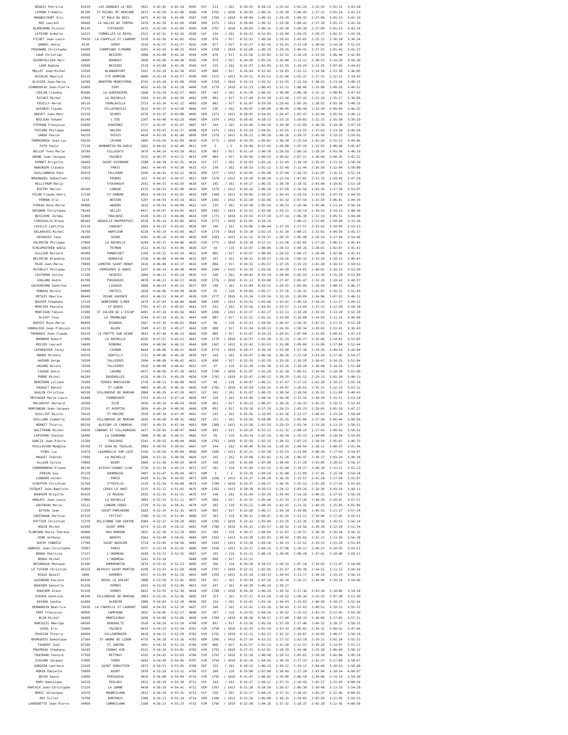| BOUGIS Patricia | 91410 | LES GRANGES LE ROI | 2822 | 4:42:45 | 4:41:14 | 4585 | V1F | 233 | / 262 | 0:30:35 | 0:58:22 | 1:25:42 | 2:01:26 | 2:25:55 | 3:02:21 | 3:43:30 |
| LEPRON Frédéric | 85700 | ST MICHEL MT MERCURE | 5473 | 4:42:50 | 4:41:08 | 4586 | V1M | 1765 | / 1810 | 0:30:03 | 1:00:31 | 1:29:39 | 2:04:43 | 2:27:11 | 3:01:24 | 3:42:23 |
| BRANDICOURT Eric | 85590 | ST MALO DU BOIS | 5475 | 4:42:50 | 4:41:09 | 4587 | V1M | 1766 | / 1810 | 0:30:04 | 1:00:32 | 1:29:39 | 2:04:32 | 2:27:06 | 3:01:23 | 3:42:19 |
| ROY Laurent | 49660 | LA VALLEE DE TORFOU | 5476 | 4:42:50 | 4:41:09 | 4588 | SEM | 1371 | / 1413 | 0:30:04 | 1:00:32 | 1:29:38 | 2:04:42 | 2:27:10 | 3:01:23 | 3:42:16 |
| BLANCHARD Olivier | 85130 | TIFFAUGES | 5474 | 4:42:50 | 4:41:09 | 4589 | V1M | 1767 | / 1810 | 0:30:03 | 1:00:31 | 1:29:38 | 2:04:38 | 2:27:09 | 3:01:23 | 3:42:14 |
| LEFEVRE Armelle | 14123 | CORMELLES LE ROYAL | 2521 | 4:42:52 | 4:42:16 | 4590 | V1F | 234 | / 262 | 0:26:32 | 0:52:03 | 1:19:04 | 1:54:25 | 2:20:17 | 3:02:37 | 3:43:56 |
| FICHET Jean-Louis | 79430 | LA CHAPELLE ST LAURENT | 3376 | 4:42:56 | 4:41:02 | 4591 | V2M | 876 | / 917 | 0:32:52 | 1:00:56 | 1:29:01 | 2:03:05 | 2:25:13 | 2:56:28 | 3:36:34 |
| GABREL Annie | 8130 | SEMUY | 3519 | 4:42:57 | 4:41:37 | 4592 | V2M | 877 | / 917 | 0:32:27 | 1:02:45 | 1:33:41 | 2:13:10 | 2:38:42 | 3:14:28 | 3:51:55 |
| POUGNARD Christophe | 94500 | CHAMPIGNY S/MARNE | 4201 | 4:42:59 | 4:40:25 | 4593 | V1M | 1768 | / 1810 | 0:32:00 | 1:00:29 | 1:29:15 | 2:04:41 | 2:27:55 | 3:01:42 | 3:41:23 |
| LAUR Christian | 34500 | BEZIERS | 3006 | 4:43:08 | 4:42:28 | 4594 | V2M | 878 | / 917 | 0:31:56 | 1:02:05 | 1:32:55 | 2:10:29 | 2:33:59 | 3:06:44 | 3:42:05 |
| GUINEFOLLEAU Marc | 18000 | BOURGES | 3450 | 4:43:08 | 4:40:48 | 4595 | V2M | 879 | / 917 | 0:34:50 | 1:05:29 | 1:35:48 | 2:13:12 | 2:38:53 | 3:14:20 | 3:50:30 |
| LAUR Nadine | 34500 | BEZIERS | 2519 | 4:43:08 | 4:42:28 | 4596 | V1F | 235 | / 262 | 0:31:57 | 1:02:05 | 1:32:55 | 2:10:29 | 2:33:59 | 3:07:42 | 3:44:42 |
| MOLLOT Jean-Michel | 33290 | BLANQUEFORT | 3352 | 4:43:10 | 4:42:38 | 4597 | V2M | 880 | / 917 | 0:26:54 | 0:52:42 | 1:19:03 | 1:52:11 | 2:14:58 | 2:51:30 | 3:36:05 |
| NICOLAS Maurice | 85210 | STE HERMINE | 4689 | 4:43:18 | 4:41:57 | 4598 | SEM | 1372 | / 1413 | 0:29:11 | 0:55:51 | 1:22:46 | 1:55:37 | 2:17:31 | 2:52:11 | 3:34:43 |
| OLIVIER Jean-Marie | 24700 | MONTPON MENESTEROL | 4742 | 4:43:18 | 4:41:00 | 4599 | V1M | 1769 | / 1810 | 0:33:13 | 1:03:32 | 1:33:55 | 2:12:54 | 2:38:53 | 3:13:56 | 3:48:15 |
| VINNOUVEAU Jean-Pierre | 91000 | EVRY | 4625 | 4:43:18 | 4:41:18 | 4600 | V1M | 1770 | / 1810 | 0:32:13 | 1:00:43 | 1:31:31 | 2:08:06 | 2:33:06 | 3:09:59 | 3:46:52 |
| COULON Claudie | 85600 | LA GUERINIERE | 2668 | 4:43:19 | 4:42:27 | 4601 | SEF | 143 | / 161 | 0:31:20 | 1:00:42 | 1:30:09 | 2:06:30 | 2:31:11 | 3:08:01 | 3:47:43 |
| RICHEZ Michel | 17000 | LA ROCHELLE | 3354 | 4:43:20 | 4:42:50 | 4602 | V2M | 881 | / 917 | 0:27:48 | 0:55:30 | 1:22:56 | 1:57:42 | 2:21:19 | 2:55:17 | 3:36:00 |
| FEUILLY Hervé | 50110 | TOURLAVILLE | 3723 | 4:43:34 | 4:42:12 | 4603 | V2M | 882 | / 917 | 0:31:07 | 0:59:59 | 1:29:45 | 2:05:26 | 2:28:55 | 3:03:38 | 3:40:15 |
| GUIONIE Claude | 77270 | VILLEPARISIS | 2615 | 4:43:37 | 4:42:58 | 4604 | V1F | 236 | / 262 | 0:30:07 | 1:00:06 | 1:30:09 | 2:08:49 | 2:33:30 | 3:09:44 | 3:46:32 |
| DREVET Jean-Marc | 92310 | SEVRES | 4276 | 4:43:37 | 4:43:08 | 4605 | SEM | 1373 | / 1413 | 0:28:05 | 0:54:41 | 1:24:07 | 2:02:47 | 2:29:44 | 3:05:54 | 3:46:12 |
| BOILEAU Yohann | 85140 | L'OIE | 2287 | 4:43:40 | 4:42:29 | 4606 | SEM | 1374 | / 1413 | 0:30:42 | 0:58:13 | 1:25:15 | 1:59:03 | 2:21:31 | 2:55:38 | 3:39:29 |
| STEPHAN Françoise | 92600 | ASNIERES | 2717 | 4:43:47 | 4:41:47 | 4607 | SEF | 144 | / 161 | 0:33:49 | 1:04:16 | 1:34:38 | 2:12:09 | 2:36:18 | 3:10:30 | 3:47:19 |
| TRICARD Philippe | 64480 | HALSOU | 4191 | 4:43:47 | 4:41:37 | 4608 | SEM | 1375 | / 1413 | 0:33:24 | 1:04:01 | 1:35:01 | 2:13:25 | 2:37:43 | 3:13:18 | 3:49:58 |
| SARDA Pascal | 94320 | THIAIS | 4420 | 4:43:58 | 4:41:48 | 4609 | SEM | 1376 | / 1413 | 0:36:21 | 1:08:28 | 1:40:26 | 2:20:37 | 2:45:56 | 3:19:23 | 3:54:01 |
| TORREGROSA Jean-Luc | 94230 | CACHAN | 1895 | 4:43:59 | 4:42:09 | 4610 | V1M | 1771 | / 1810 | 0:33:29 | 1:05:02 | 1:36:34 | 2:15:54 | 2:41:26 | 3:15:22 | 3:49:46 |
| FUTO Paule | 77230 | DAMMARTIN EN GOELE | 2661 | 4:44:01 | 4:42:48 | 4611 | V3F | 5 | / 5 | 0:29:06 | 0:57:45 | 1:28:08 | 2:07:20 | 2:32:05 | 3:08:40 | 3:45:47 |
| BELLOT Yves-Marie | 16700 | VILLEGATS | 3479 | 4:44:14 | 4:43:28 | 4612 | V2M | 883 | / 917 | 0:31:14 | 1:00:39 | 1:29:59 | 2:06:33 | 2:29:29 | 3:03:38 | 3:46:19 |
| GRAND Jean-Jacques | 33400 | TALENCE | 3531 | 4:44:37 | 4:43:12 | 4613 | V2M | 884 | / 917 | 0:30:56 | 1:00:53 | 1:30:42 | 2:07:11 | 2:30:40 | 3:04:35 | 3:42:22 |
| PERRET Brigitte | 56460 | SAINT GUYOMARD | 2580 | 4:44:38 | 4:42:35 | 4614 | V1F | 237 | / 262 | 0:32:03 | 1:01:16 | 1:31:45 | 2:10:10 | 2:35:47 | 3:11:32 | 3:50:34 |
| NUNINGER Claudie | 75020 | PARIS | 2642 | 4:44:43 | 4:43:30 | 4615 | V1F | 238 | / 262 | 0:30:53 | 1:01:12 | 1:32:40 | 2:11:44 | 2:36:59 | 3:12:44 | 3:50:00 |
| GUILLONNEAU Paul | 85670 | FALLERON | 5245 | 4:44:43 | 4:42:22 | 4616 | SEM | 1377 | / 1413 | 0:34:05 | 1:05:40 | 1:37:04 | 2:16:33 | 2:41:07 | 3:16:12 | 3:51:24 |
| BRAUNAGEL Sébastien | 17450 | FOURAS | 811 | 4:44:47 | 4:44:37 | 4617 | SEM | 1378 | / 1413 | 0:24:16 | 0:48:10 | 1:12:54 | 1:47:02 | 2:12:35 | 2:59:45 | 3:47:20 |
| HELLSTROM Maria | | STOCKHOLM | 2931 | 4:44:53 | 4:42:59 | 4618 | SEF | 145 | / 161 | 0:34:27 | 1:06:31 | 1:38:39 | 2:18:31 | 2:43:48 | 3:18:01 | 3:53:18 |
| BIETRY Marcel | 49160 | LONGUE | 4175 | 4:44:53 | 4:42:40 | 4619 | SEM | 1379 | / 1413 | 0:34:16 | 1:06:20 | 1:37:59 | 2:16:56 | 2:43:35 | 3:17:38 | 3:53:07 |
| PILON Claude-Henri | 17138 | ST XANDRE | 4825 | 4:44:53 | 4:42:52 | 4620 | SEM | 1380 | / 1413 | 0:34:05 | 1:04:33 | 1:34:43 | 2:10:55 | 2:33:58 | 3:07:59 | 3:44:55 |
| FERRAN Eric | 3210 | BESSON | 5207 | 4:44:59 | 4:43:19 | 4621 | SEM | 1381 | / 1413 | 0:32:28 | 1:02:06 | 1:31:32 | 2:07:54 | 2:31:54 | 3:06:01 | 3:44:39 |
| PINEAU Anne-Marie | 49000 | ANGERS | 2632 | 4:45:01 | 4:44:00 | 4622 | V1F | 239 | / 262 | 0:33:30 | 1:05:59 | 1:38:53 | 2:19:46 | 2:45:48 | 3:21:24 | 3:56:16 |
| GRIGNON Christophe | 78140 | VELIZY | 4417 | 4:45:07 | 4:43:05 | 4623 | SEM | 1382 | / 1413 | 0:33:52 | 1:02:46 | 1:33:21 | 2:16:14 | 2:39:53 | 3:14:23 | 3:48:36 |
| BESSIERE Jérôme | 31400 | TOULOUSE | 4320 | 4:45:13 | 4:44:00 | 4624 | V1M | 1772 | / 1810 | 0:29:53 | 0:57:59 | 1:27:14 | 2:06:39 | 2:31:19 | 3:05:51 | 3:44:40 |
| SINIGAGLIA Bruno | 86340 | NOUAILLE MAUPERTUIS | 4530 | 4:45:14 | 4:43:06 | 4625 | V1M | 1773 | / 1810 | 0:31:01 | 0:59:25 | | 2:00:22 | 2:22:45 | 2:54:49 | 3:31:36 |
| LAVILLE Laetitia | 63118 | CABAZAT | 2683 | 4:45:23 | 4:43:42 | 4626 | SEF | 146 | / 161 | 0:35:06 | 1:06:44 | 1:37:59 | 2:17:57 | 2:43:42 | 3:18:04 | 3:53:23 |
| DELAHAYES Michel | 76700 | HARFLEUR | 4228 | 4:45:24 | 4:43:09 | 4627 | V1M | 1774 | / 1810 | 0:33:18 | 1:02:19 | 1:31:10 | 2:08:21 | 2:32:01 | 3:04:59 | 3:45:17 |
| DESHAIES Yann | 49500 | SEGRE | 4381 | 4:45:26 | 4:43:49 | 4628 | SEM | 1383 | / 1413 | 0:31:21 | 0:59:37 | 1:28:15 | 2:05:48 | 2:29:54 | 3:17:44 | 3:54:46 |
| VALENTIN Philippe | 17000 | LA ROCHELLE | 4244 | 4:45:37 | 4:44:06 | 4629 | V1M | 1775 | / 1810 | 0:29:18 | 0:57:12 | 1:25:30 | 2:02:05 | 2:27:26 | 3:06:21 | 3:45:43 |
| SCHLUPKOTHEN Adèle | 34820 | TEYRAN | 2512 | 4:45:52 | 4:43:49 | 4630 | V2F | 94 | / 110 | 0:32:07 | 1:00:09 | 1:28:53 | 2:04:26 | 2:28:41 | 3:02:07 | 3:41:41 |
| GILLIER Bernard | 44380 | PORNICHET | 1359 | 4:45:52 | 4:43:39 | 4631 | V2M | 885 | / 917 | 0:32:07 | 1:00:09 | 1:28:52 | 2:04:27 | 2:28:40 | 3:02:06 | 3:41:41 |
| BELPECHE Blandine | 91530 | SERMAISE | 2728 | 4:46:00 | 4:44:49 | 4632 | SEF | 147 | / 161 | 0:30:21 | 0:58:57 | 1:28:26 | 2:05:32 | 2:33:24 | 3:10:22 | 3:49:47 |
| PAIN Jean-Marie | 79800 | LAMOTHE SAINT HERAY | 3416 | 4:46:04 | 4:43:37 | 4633 | V2M | 886 | / 917 | 0:34:32 | 1:05:57 | 1:37:35 | 2:15:23 | 2:41:28 | 3:16:53 | 3:50:53 |
| MICHELET Philippe | 17170 | FERRIERES D'AUNIS | 5197 | 4:46:14 | 4:44:38 | 4634 | SEM | 1384 | / 1413 | 0:33:19 | 1:03:56 | 1:34:29 | 2:14:01 | 2:40:42 | 3:16:23 | 3:53:50 |
| COUTURON Sylvie | 17100 | SAINTES | 2804 | 4:46:21 | 4:45:24 | 4635 | V1F | 240 | / 262 | 0:30:42 | 0:59:24 | 1:28:09 | 2:05:59 | 2:33:10 | 3:15:20 | 3:53:09 |
| SOULARD André | 85700 | POUZAUGES | 4870 | 4:46:21 | 4:44:22 | 4636 | V1M | 1776 | / 1810 | 0:31:13 | 0:59:08 | 1:27:47 | 2:05:47 | 2:32:19 | 3:10:42 | 3:48:57 |
| GACHINIARD Sandrine | 24460 | LIGUEUX | 2689 | 4:46:43 | 4:45:22 | 4637 | SEF | 148 | / 161 | 0:31:04 | 0:59:51 | 1:28:55 | 2:05:06 | 2:28:58 | 3:08:12 | 3:46:27 |
| MOREAU Nicole | 94000 | CRETEIL | 2650 | 4:46:46 | 4:44:38 | 4638 | V2F | 95 | / 110 | 0:34:04 | 1:05:27 | 1:37:26 | 2:16:31 | 2:41:07 | 3:16:32 | 3:51:49 |
| METAIS Maurice | 86440 | MIGNE AUXENCE | 4913 | 4:46:51 | 4:44:47 | 4639 | V1M | 1777 | / 1810 | 0:33:34 | 1:03:54 | 1:33:19 | 2:10:09 | 2:34:06 | 3:07:55 | 3:46:31 |
| BOUYER Stéphane | 17139 | DOMPIERRE S/MER | 2479 | 4:47:03 | 4:44:40 | 4640 | SEM | 1385 | / 1413 | 0:33:52 | 1:02:46 | 1:32:41 | 2:09:19 | 2:34:25 | 3:12:27 | 3:49:22 |
| MERCIER Pascale | 93200 | ST DENIS | 2701 | 4:47:21 | 4:45:01 | 4641 | V1F | 241 | / 262 | 0:33:56 | 1:03:41 | 1:33:57 | 2:13:09 | 2:37:31 | 3:12:50 | 3:50:10 |
| MONTJAUD Fabien | 17400 | ST JULIEN DE L'ESCAP | 4401 | 4:47:28 | 4:45:56 | 4642 | SEM | 1386 | / 1413 | 0:32:57 | 1:02:27 | 1:32:11 | 2:10:28 | 2:35:33 | 3:13:28 | 3:52:20 |
| OLIVET Yves | 17390 | LA TREMBLADE | 3744 | 4:47:29 | 4:45:31 | 4643 | V2M | 887 | / 917 | 0:32:21 | 1:02:15 | 1:33:09 | 2:10:08 | 2:34:03 | 3:11:16 | 3:49:46 |
| DUPUIS Rose-Marie | 86800 | BIGNOUX | 2667 | 4:47:35 | 4:46:02 | 4644 | V2F | 96 | / 110 | 0:33:23 | 1:04:56 | 1:36:47 | 2:16:35 | 2:42:21 | 3:17:31 | 3:52:38 |
| VANHALEUX Jean-François | 44130 | BLAIN | 3340 | 4:47:35 | 4:45:27 | 4645 | V2M | 888 | / 917 | 0:31:34 | 0:58:12 | 1:24:59 | 1:58:34 | 2:20:43 | 2:51:41 | 3:36:43 |
| THENANCE Jean-Claude | 95530 | LE FRETTE SUR SEINE | 3833 | 4:47:40 | 4:46:13 | 4646 | V2M | 889 | / 917 | 0:31:07 | 0:59:33 | 1:29:01 | 2:07:04 | 2:32:05 | 3:08:41 | 3:47:23 |
| BRONNER Robert | 17000 | LA ROCHELLE | 4595 | 4:47:57 | 4:45:51 | 4647 | V1M | 1778 | / 1810 | 0:32:57 | 1:02:30 | 1:32:33 | 2:10:27 | 2:35:46 | 3:14:01 | 3:52:05 |
| ROSIER Laurent | 24600 | RIBERAC | 4394 | 4:48:04 | 4:46:12 | 4648 | SEM | 1387 | / 1413 | 0:32:42 | 1:02:03 | 1:31:08 | 2:09:06 | 2:33:09 | 3:17:04 | 3:52:44 |
| LEPARQUIER Jacky | 14610 | CAIRON | 4444 | 4:48:06 | 4:46:51 | 4649 | V1M | 1779 | / 1810 | 0:28:37 | 0:56:24 | 1:23:56 | 1:57:36 | 2:19:36 | 2:49:59 | 3:26:04 |
| MENOU Michèle | 94250 | GENTILLY | 2721 | 4:48:06 | 4:46:28 | 4650 | SEF | 149 | / 161 | 0:34:47 | 1:06:36 | 1:38:34 | 2:17:58 | 2:43:24 | 3:17:45 | 3:54:27 |
| HAZARD Serge | 74290 | TALLOIRES | 2994 | 4:48:08 | 4:46:42 | 4651 | V2M | 890 | / 917 | 0:32:39 | 1:02:29 | 1:33:26 | 2:10:20 | 2:38:47 | 3:14:29 | 3:51:04 |
| HAZARD Nicole | 74290 | TALLOIRES | 2626 | 4:48:08 | 4:46:42 | 4652 | V2F | 97 | / 110 | 0:32:39 | 1:02:30 | 1:33:26 | 2:10:20 | 2:38:48 | 3:14:29 | 3:51:04 |
| CAZADE Denis | 17140 | LAGORD | 4972 | 4:48:09 | 4:47:28 | 4653 | V1M | 1780 | / 1810 | 0:31:07 | 1:01:20 | 1:32:18 | 2:09:51 | 2:34:44 | 3:10:30 | 3:51:00 |
| PERRE Michel | 86180 | BUXEROLLES | 4126 | 4:48:15 | 4:45:59 | 4654 | V1M | 1781 | / 1810 | 0:32:47 | 1:00:52 | 1:30:29 | 2:05:52 | 2:29:13 | 3:01:39 | 3:40:13 |
| MERCERON Liliane | 79300 | TERVES BRESSUIRE | 2710 | 4:48:21 | 4:46:08 | 4655 | V2F | 98 | / 110 | 0:34:07 | 1:06:22 | 1:37:47 | 2:17:22 | 2:42:28 | 3:18:22 | 3:55:28 |
| THUAULT Daniel | 41190 | ST LUBIN | 4403 | 4:48:25 | 4:46:16 | 4656 | V1M | 1782 | / 1810 | 0:33:54 | 1:03:31 | 1:34:07 | 2:10:51 | 2:35:31 | 3:12:13 | 3:53:12 |
| GAULIN Christine | 40190 | VILLENEUVE DE MARSAN | 2860 | 4:48:26 | 4:47:20 | 4657 | V1F | 242 | / 262 | 0:31:07 | 1:00:29 | 1:30:54 | 2:10:50 | 2:35:52 | 3:11:09 | 3:48:41 |
| MESSAGER Marie-Laure | 92400 | COURBEVOIE | 2753 | 4:49:13 | 4:47:14 | 4658 | SEF | 150 | / 161 | 0:33:49 | 1:04:16 | 1:34:38 | 2:12:31 | 2:38:20 | 3:15:51 | 3:53:20 |
| MALGOUYAT Bernard | 16500 | ESSE | 3436 | 4:49:14 | 4:46:54 | 4659 | V2M | 891 | / 917 | 0:35:23 | 1:06:47 | 1:38:16 | 2:16:33 | 2:41:31 | 3:16:11 | 3:52:45 |
| MONTANGON Jean-Jacques | 37550 | ST AVERTIN | 3656 | 4:49:24 | 4:48:50 | 4660 | V2M | 892 | / 917 | 0:29:18 | 0:57:19 | 1:26:23 | 2:03:23 | 2:28:01 | 3:05:10 | 3:47:27 |
| GUILLIOT Nicole | 79410 | ST MAXIRE | 2930 | 4:49:34 | 4:47:39 | 4661 | V1F | 243 | / 262 | 0:35:56 | 1:10:05 | 1:43:36 | 2:23:17 | 2:48:41 | 3:23:24 | 3:58:06 |
| GAILLARD Isabelle | 40190 | VILLENEUVE DE MARSAN | 2859 | 4:49:40 | 4:48:35 | 4662 | SEF | 151 | / 161 | 0:29:59 | 0:58:00 | 1:25:35 | 2:02:06 | 2:27:58 | 3:05:44 | 3:49:56 |
| BERNIT Thierry | 89230 | BLEIGNY LE CARREAU | 5507 | 4:49:53 | 4:47:34 | 4663 | SEM | 1388 | / 1413 | 0:32:58 | 1:01:59 | 1:29:33 | 2:03:34 | 2:33:20 | 3:13:29 | 3:50:51 |
| BALITRAND Michel | 33650 | CABANAC ET VILLAGRAINS | 3477 | 4:50:03 | 4:48:47 | 4664 | V2M | 893 | / 917 | 0:29:20 | 0:55:23 | 1:22:32 | 2:00:19 | 2:27:43 | 3:09:42 | 3:50:52 |
| LAPIERRE Chantal | 16400 | LA COURONNE | 2809 | 4:50:36 | 4:48:51 | 4665 | V2F | 99 | / 110 | 0:35:34 | 1:07:16 | 1:39:34 | 2:19:22 | 2:44:48 | 3:20:18 | 3:59:05 |
| GARCIA Jean-Pierre | 31200 | TOULOUSE | 5541 | 4:50:55 | 4:48:44 | 4666 | V1M | 1783 | / 1810 | 0:32:59 | 1:02:15 | 1:30:33 | 2:07:23 | 2:30:54 | 3:05:01 | 3:46:33 |
| PAILLASSON Madgina | 69700 | ST JEAN DE TOUSLAS | 2883 | 4:50:59 | 4:50:01 | 4667 | V1F | 244 | / 262 | 0:30:46 | 0:59:10 | 1:28:25 | 2:04:54 | 2:28:12 | 3:00:47 | 3:41:46 |
| PINEL Luc | 31870 | LAGARDELLE SUR LEZE | 5196 | 4:50:59 | 4:49:04 | 4668 | SEM | 1389 | / 1413 | 0:32:21 | 1:02:30 | 1:32:53 | 2:13:04 | 2:40:26 | 3:17:43 | 3:54:47 |
| MAUGET Chantal | 17000 | LA ROCHELLE | 2600 | 4:51:16 | 4:48:50 | 4669 | V1F | 245 | / 262 | 0:33:00 | 1:02:02 | 1:31:26 | 2:06:47 | 2:30:17 | 3:03:24 | 3:48:38 |
| ALLAIN Sylvie | 79000 | NIORT | 2869 | 4:51:38 | 4:49:59 | 4670 | V2F | 100 | / 110 | 0:35:09 | 1:07:00 | 1:38:49 | 2:17:28 | 2:43:05 | 3:20:52 | 3:58:37 |
| CHARBONNEAU Eliane | 86130 | DISSAY/JAUNAY CLAN | 2720 | 4:51:39 | 4:49:23 | 4671 | V2F | 101 | / 110 | 0:32:45 | 1:02:51 | 1:32:48 | 2:14:27 | 2:40:10 | 3:15:21 | 3:52:23 |
| FENIOU Guy | 87230 | DOURNAZAC | 3487 | 4:51:47 | 4:49:44 | 4672 | V4M | 3 | / 3 | 0:33:29 | 1:04:59 | 1:35:04 | 2:13:09 | 2:37:45 | 3:15:50 | 3:54:18 |
| LINDNER Volker | 75012 | PARIS | 4920 | 4:51:54 | 4:50:05 | 4673 | SEM | 1390 | / 1413 | 0:33:37 | 1:04:28 | 1:36:35 | 2:15:57 | 2:41:28 | 3:17:58 | 3:55:07 |
| SCHEFFER Christian | 91760 | ITTEVILLE | 2119 | 4:51:54 | 4:50:08 | 4674 | V1M | 1784 | / 1810 | 0:33:37 | 1:04:27 | 1:36:35 | 2:15:52 | 2:41:28 | 3:17:56 | 3:55:03 |
| FESQUET Jean-Baptiste | 95800 | CERGY LE HAUT | 5215 | 4:52:12 | 4:51:02 | 4675 | SEM | 1391 | / 1413 | 0:30:10 | 0:59:53 | 1:28:12 | 2:03:26 | 2:26:30 | 3:03:54 | 3:49:11 |
| BOUHIER Brigitte | 85420 | LE MAZEAU | 2935 | 4:52:15 | 4:51:31 | 4676 | V1F | 246 | / 262 | 0:31:43 | 1:02:58 | 1:34:44 | 2:14:16 | 2:40:22 | 3:17:55 | 3:56:26 |
| AMALRIC Jean-Louis | 17000 | LA ROCHELLE | 3803 | 4:52:15 | 4:51:11 | 4677 | V2M | 894 | / 917 | 0:33:15 | 1:05:44 | 1:37:33 | 2:17:38 | 2:44:39 | 3:20:41 | 3:57:51 |
| GAUTREAU Marie | 33212 | LANGON CEDEX | 2729 | 4:52:16 | 4:50:31 | 4678 | V2F | 102 | / 110 | 0:35:21 | 1:08:54 | 1:42:25 | 2:23:31 | 2:49:55 | 3:25:05 | 4:01:06 |
| BITEAU Jean | 17250 | SAINT PORCHAIRE | 5683 | 4:52:24 | 4:51:35 | 4679 | V2M | 895 | / 917 | 0:32:56 | 1:06:17 | 1:39:14 | 2:19:06 | 2:45:31 | 3:21:27 | 3:57:24 |
| CHOPINAUD Martine | 87220 | FEYTIAT | 2768 | 4:52:25 | 4:51:49 | 4680 | V2F | 103 | / 110 | 0:30:31 | 1:00:47 | 1:32:25 | 2:13:11 | 2:39:40 | 3:17:45 | 3:55:51 |
| POTTIER Christian | 72270 | MILICORNE SUR SARTHE | 4384 | 4:52:27 | 4:50:20 | 4681 | V1M | 1785 | / 1810 | 0:33:32 | 1:03:04 | 1:33:35 | 2:12:35 | 2:38:56 | 3:16:53 | 3:56:14 |
| HEDIN Michel | 62500 | SAINT OMER | 4274 | 4:52:29 | 4:50:22 | 4682 | V1M | 1786 | / 1810 | 0:34:22 | 1:05:57 | 1:36:52 | 2:14:56 | 2:39:20 | 3:12:59 | 3:51:34 |
| PLANTARD Marie-Thérèse | 49400 | ROU MARSON | 2832 | 4:52:30 | 4:51:29 | 4683 | V2F | 104 | / 110 | 0:30:37 | 1:00:09 | 1:31:07 | 2:10:57 | 2:38:10 | 3:16:58 | 3:56:32 |
| HINE Anthony | 44300 | NANTES | 5563 | 4:52:48 | 4:50:42 | 4684 | SEM | 1392 | / 1413 | 0:33:28 | 1:02:03 | 1:30:02 | 2:05:02 | 2:31:12 | 3:13:39 | 3:56:38 |
| BUCHY YANNICK | 17780 | SAINT NAZAIRE | 5714 | 4:53:05 | 4:50:56 | 4685 | SEM | 1393 | / 1413 | 0:33:38 | 1:04:36 | 1:34:13 | 2:12:51 | 2:39:15 | 3:15:20 | 3:53:45 |
| GABRIEL Jean-Christophe | 75003 | PARIS | 4377 | 4:53:10 | 4:52:55 | 4686 | SEM | 1394 | / 1413 | 0:33:27 | 1:04:32 | 1:37:06 | 2:20:12 | 2:48:23 | 3:24:55 | 3:59:51 |
| RENOU Patricia | 17137 | L'HOUMEAU | 2658 | 4:53:23 | 4:52:15 | 4687 | V2F | 105 | / 110 | 0:31:11 | 1:00:19 | 1:30:05 | 2:08:20 | 2:37:41 | 3:18:48 | 3:59:21 |
| RENOU Michel | 17137 | L'HOUMEAU | 3241 | 4:53:24 | | 4688 | V2M | 896 | / 917 | 0:31:11 | | | | | | |
| MOIGNEAUX Monique | 41200 | ROMORANTIN | 2674 | 4:53:32 | 4:52:23 | 4689 | V2F | 106 | / 110 | 0:30:28 | 0:58:53 | 1:28:32 | 2:07:10 | 2:34:02 | 3:11:47 | 3:54:09 |
| LE TUTOUR Christian | 60320 | BETHISY SAINT MARTIN | 4299 | 4:53:41 | 4:51:50 | 4690 | V1M | 1787 | / 1810 | 0:32:25 | 1:02:05 | 1:31:57 | 2:09:38 | 2:34:52 | 3:11:12 | 3:50:16 |
| RIOUX Benoît | 3000 | AVERMES | 4557 | 4:53:49 | 4:52:20 | 4691 | SEM | 1395 | / 1413 | 0:33:24 | 1:04:33 | 1:34:43 | 2:13:17 | 2:38:24 | 3:15:33 | 3:56:15 |
| GUIGNARD Pascale | 85430 | NIEUL LE DOLENT | 2808 | 4:53:50 | 4:52:05 | 4692 | SEF | 152 | / 161 | 0:35:34 | 1:07:16 | 1:39:34 | 2:19:21 | 2:44:48 | 3:20:18 | 3:59:06 |
| BOUCHER Danielle | 91330 | YERRES | 2655 | 4:53:55 | 4:52:49 | 4693 | V1F | 247 | / 262 | 0:34:28 | 1:06:24 | 1:39:27 | | | | |
| BOUCHER Alain | 91330 | YERRES | 4423 | 4:53:55 | 4:52:39 | 4694 | V1M | 1788 | / 1810 | 0:34:20 | 1:06:24 | 1:39:15 | 2:17:36 | 2:43:18 | 3:18:06 | 3:54:58 |
| SIRVEN Sandrine | 40190 | VILLENEUVE DE MARSAN | 2863 | 4:53:55 | 4:52:56 | 4695 | SEF | 153 | / 161 | 0:27:12 | 0:52:58 | 1:19:52 | 1:56:34 | 2:25:25 | 3:07:30 | 3:53:30 |
| DEVAUD Sandie | 61000 | ALENCON | 2806 | 4:54:03 | 4:52:10 | 4696 | SEF | 154 | / 161 | 0:32:41 | 1:03:16 | 1:34:43 | 2:15:03 | 2:40:50 | 3:18:27 | 3:55:54 |
| BERNARDIN Béatrice | 79430 | LA CHAPELLE ST LAURENT | 2805 | 4:54:03 | 4:52:18 | 4697 | V1F | 248 | / 262 | 0:32:41 | 1:03:16 | 1:34:43 | 2:15:03 | 2:40:51 | 3:18:22 | 3:55:32 |
| PRAT Françoise | 40090 | CAMPAGNE | 2852 | 4:54:05 | 4:52:17 | 4698 | V2F | 107 | / 110 | 0:33:55 | 1:04:24 | 1:35:52 | 2:15:55 | 2:43:13 | 3:21:45 | 3:59:30 |
| BLIN Michel | 36400 | MONTGIVRAY | 5696 | 4:54:08 | 4:52:06 | 4699 | V1M | 1789 | / 1810 | 0:30:36 | 0:58:17 | 1:27:48 | 2:08:33 | 2:38:09 | 3:17:05 | 3:57:31 |
| MARCUZZI Amerigo | 68500 | BERGHOLTZ | 3526 | 4:54:16 | 4:52:19 | 4700 | V2M | 897 | / 917 | 0:33:50 | 1:05:58 | 1:37:59 | 2:17:46 | 2:44:32 | 3:20:37 | 3:58:15 |
| VIROL Eric | 33400 | TALENCE | 4414 | 4:54:21 | 4:52:14 | 4701 | V1M | 1790 | / 1810 | 0:32:33 | 1:01:54 | 1:33:33 | 2:09:02 | 2:34:12 | 3:09:32 | 3:47:46 |
| POUSSIN Thierry | 49400 | VILLEBERNIER | 4610 | 4:54:21 | 4:52:28 | 4702 | V1M | 1791 | / 1810 | 0:32:11 | 1:02:22 | 1:32:32 | 2:10:07 | 2:34:03 | 3:08:57 | 3:50:19 |
| BOURGEOIS Dominique | 17260 | ST ANDRE DE LIDON | 4735 | 4:54:28 | 4:53:16 | 4703 | SEM | 1396 | / 1413 | 0:27:19 | 0:52:12 | 1:17:52 | 1:52:10 | 2:19:21 | 3:01:10 | 3:55:31 |
| FAUBERT Joël | 87200 | ST JUNIEN | 3491 | 4:54:33 | 4:52:33 | 4704 | V2M | 898 | / 917 | 0:31:57 | 1:01:23 | 1:31:28 | 2:11:57 | 2:39:20 | 3:19:07 | 3:57:27 |
| POUVREAU Stéphane | 16109 | COGNAC AIR | 4311 | 4:54:34 | 4:53:01 | 4705 | V1M | 1792 | / 1810 | 0:27:31 | 0:52:01 | 1:18:19 | 1:54:48 | 2:25:10 | 3:06:49 | 3:50:12 |
| TOUCHARD Yannick | 37390 | METTRAY | 4335 | 4:54:42 | 4:53:03 | 4706 | V1M | 1793 | / 1810 | 0:31:16 | 1:00:40 | 1:28:53 | 2:05:01 | 2:28:39 | 3:02:06 | 3:49:18 |
| IZACARD Jacques | 37000 | TOURS | 5654 | 4:54:49 | 4:54:06 | 4707 | V1M | 1794 | / 1810 | 0:32:19 | 1:04:43 | 1:38:29 | 2:17:33 | 2:42:27 | 3:17:09 | 3:58:47 |
| GORGEON Laurence | 23160 | SAINT SEBASTIEN | 2673 | 4:54:51 | 4:53:45 | 4708 | SEF | 155 | / 161 | 0:34:12 | 1:06:23 | 1:39:22 | 2:19:12 | 2:44:48 | 3:20:52 | 3:58:40 |
| MORIN Paulette | 79000 | NIORT | 2870 | 4:55:10 | 4:53:32 | 4709 | V2F | 108 | / 110 | 0:35:08 | 1:07:00 | 1:38:49 | 2:17:28 | 2:43:04 | 3:20:54 | 4:00:07 |
| BESSE Denis | 24000 | PERIGUEUX | 4819 | 4:56:08 | 4:54:04 | 4710 | V1M | 1795 | / 1810 | 0:31:47 | 1:00:02 | 1:29:00 | 2:06:58 | 2:34:00 | 3:14:19 | 3:54:30 |
| MARY Dominique | 34310 | POILHES | 2812 | 4:56:18 | 4:55:38 | 4711 | V1F | 249 | / 262 | 0:32:17 | 1:04:22 | 1:37:31 | 2:18:43 | 2:45:27 | 3:22:45 | 4:00:54 |
| PARTAIX Jean-Christophe | 17220 | LA JARNE | 4430 | 4:56:18 | 4:54:41 | 4712 | SEM | 1397 | / 1413 | 0:31:28 | 0:58:50 | 1:26:57 | 2:06:38 | 2:34:48 | 3:13:33 | 3:54:20 |
| MERIC Véronique | 34370 | MAUREILHAN | 2813 | 4:56:18 | 4:55:31 | 4713 | V1F | 250 | / 262 | 0:32:17 | 1:04:23 | 1:37:31 | 2:18:43 | 2:45:27 | 3:22:46 | 4:00:55 |
| ROY Gilles | 79700 | RORTHAIS | 5306 | 4:56:21 | 4:55:14 | 4714 | SEM | 1398 | / 1413 | 0:33:26 | 1:06:08 | 1:38:15 | 2:20:05 | 2:45:50 | 3:22:45 | 3:59:53 |
| LAROQUETTE Jean-Pierre | 34490 | CORNEILHAN | 2180 | 4:56:23 | 4:55:13 | 4715 | V1M | 1796 | / 1810 | 0:32:30 | 1:04:26 | 1:37:32 | 2:18:37 | 2:45:28 | 3:22:45 | 4:00:56 |